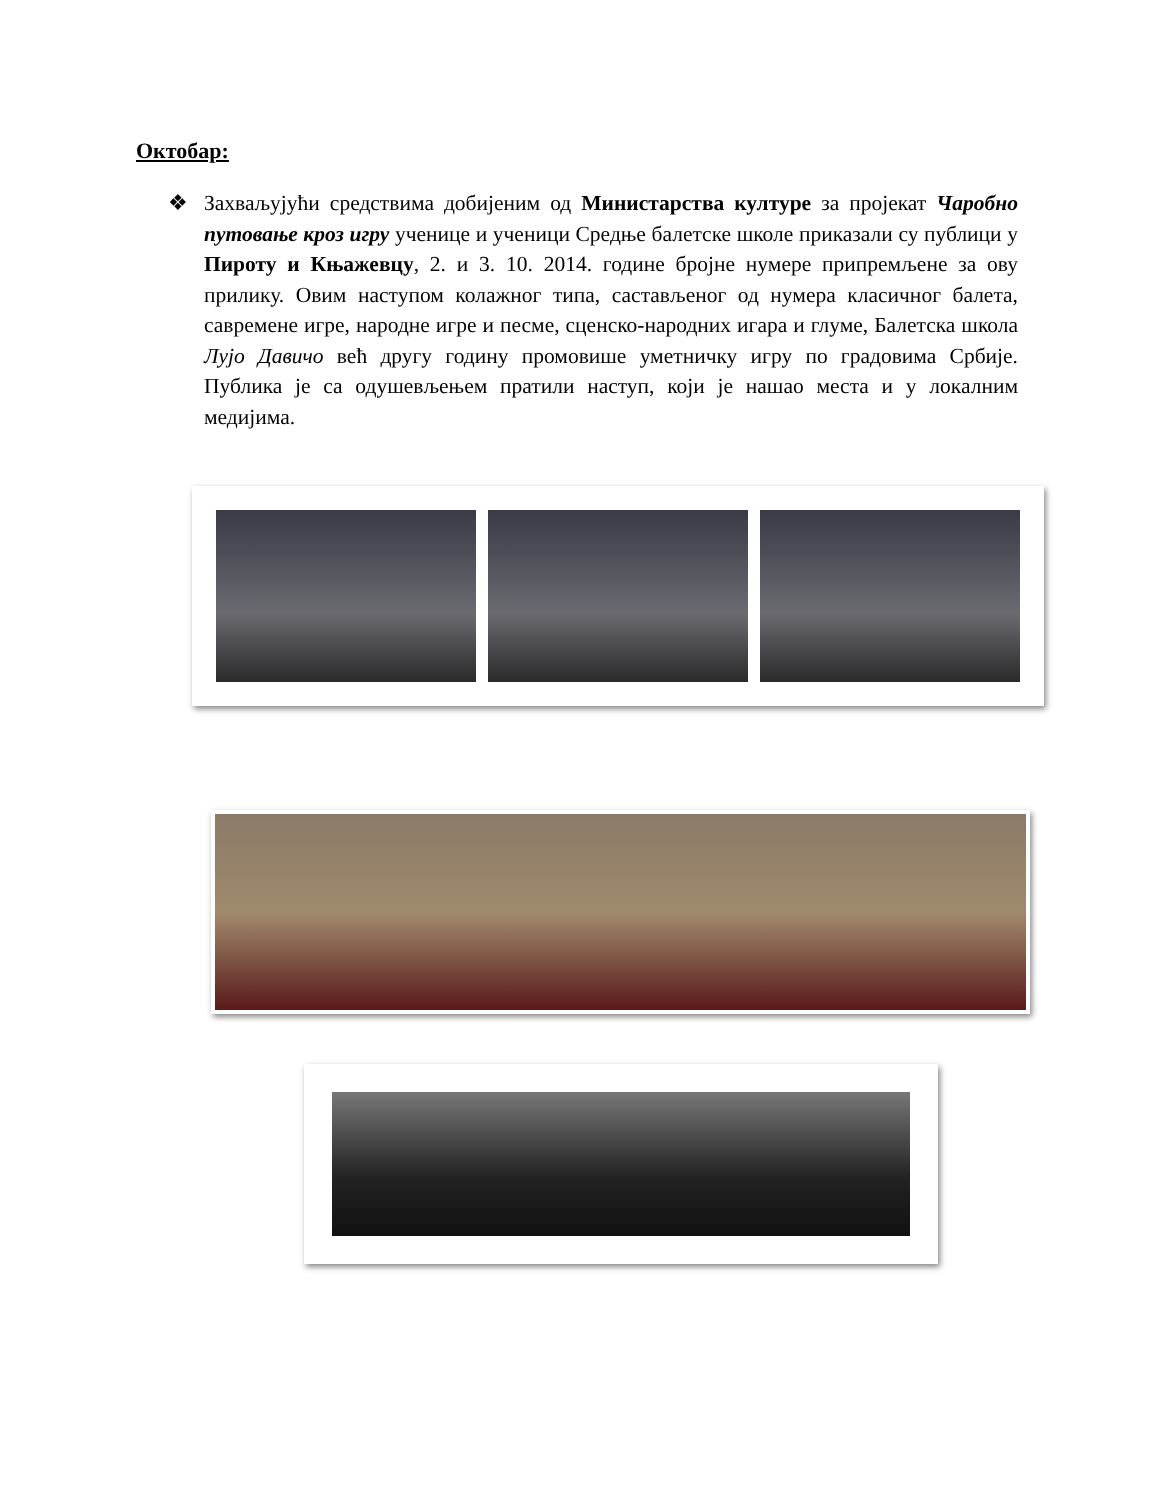Октобар:
❖ Захваљујући средствима добијеним од Министарства културе за пројекат Чаробно путовање кроз игру ученице и ученици Средње балетске школе приказали су публици у Пироту и Књажевцу, 2. и 3. 10. 2014. године бројне нумере припремљене за ову прилику. Овим наступом колажног типа, састављеног од нумера класичног балета, савремене игре, народне игре и песме, сценско-народних игара и глуме, Балетска школа Лујо Давичо већ другу годину промовише уметничку игру по градовима Србије. Публика је са одушевљењем пратили наступ, који је нашао места и у локалним медијима.